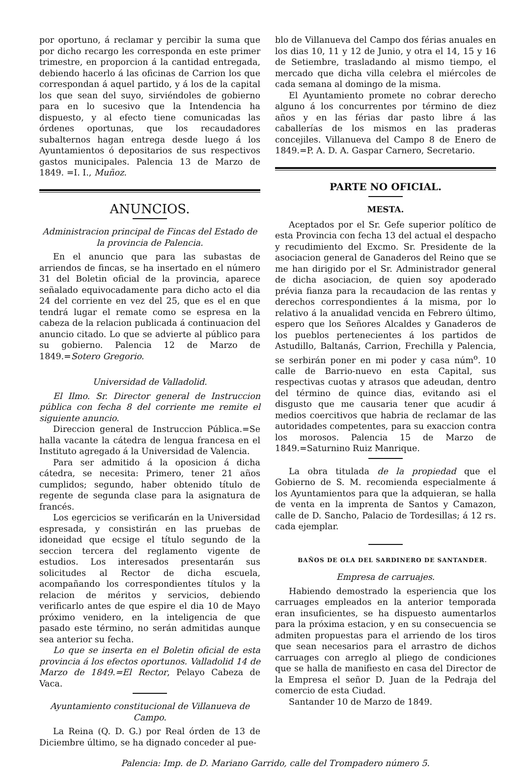por oportuno, á reclamar y percibir la suma que por dicho recargo les corresponda en este primer trimestre, en proporcion á la cantidad entregada, debiendo hacerlo á las oficinas de Carrion los que correspondan á aquel partido, y á los de la capital los que sean del suyo, sirviéndoles de gobierno para en lo sucesivo que la Intendencia ha dispuesto, y al efecto tiene comunicadas las órdenes oportunas, que los recaudadores subalternos hagan entrega desde luego á los Ayuntamientos ó depositarios de sus respectivos gastos municipales. Palencia 13 de Marzo de 1849. =I. I., Muñoz.
ANUNCIOS.
Administracion principal de Fincas del Estado de la provincia de Palencia.
En el anuncio que para las subastas de arriendos de fincas, se ha insertado en el número 31 del Boletin oficial de la provincia, aparece señalado equivocadamente para dicho acto el dia 24 del corriente en vez del 25, que es el en que tendrá lugar el remate como se espresa en la cabeza de la relacion publicada á continuacion del anuncio citado. Lo que se advierte al público para su gobierno. Palencia 12 de Marzo de 1849.=Sotero Gregorio.
Universidad de Valladolid.
El Ilmo. Sr. Director general de Instruccion pública con fecha 8 del corriente me remite el siguiente anuncio.
Direccion general de Instruccion Pública.=Se halla vacante la cátedra de lengua francesa en el Instituto agregado á la Universidad de Valencia.
Para ser admitido á la oposicion á dicha cátedra, se necesita: Primero, tener 21 años cumplidos; segundo, haber obtenido título de regente de segunda clase para la asignatura de francés.
Los egercicios se verificarán en la Universidad espresada, y consistirán en las pruebas de idoneidad que ecsige el título segundo de la seccion tercera del reglamento vigente de estudios. Los interesados presentarán sus solicitudes al Rector de dicha escuela, acompañando los correspondientes títulos y la relacion de méritos y servicios, debiendo verificarlo antes de que espire el dia 10 de Mayo próximo venidero, en la inteligencia de que pasado este término, no serán admitidas aunque sea anterior su fecha.
Lo que se inserta en el Boletin oficial de esta provincia á los efectos oportunos. Valladolid 14 de Marzo de 1849.=El Rector, Pelayo Cabeza de Vaca.
Ayuntamiento constitucional de Villanueva de Campo.
La Reina (Q. D. G.) por Real órden de 13 de Diciembre último, se ha dignado conceder al pue-
blo de Villanueva del Campo dos férias anuales en los dias 10, 11 y 12 de Junio, y otra el 14, 15 y 16 de Setiembre, trasladando al mismo tiempo, el mercado que dicha villa celebra el miércoles de cada semana al domingo de la misma.
El Ayuntamiento promete no cobrar derecho alguno á los concurrentes por término de diez años y en las férias dar pasto libre á las caballerías de los mismos en las praderas concejiles. Villanueva del Campo 8 de Enero de 1849.=P. A. D. A. Gaspar Carnero, Secretario.
PARTE NO OFICIAL.
MESTA.
Aceptados por el Sr. Gefe superior político de esta Provincia con fecha 13 del actual el despacho y recudimiento del Excmo. Sr. Presidente de la asociacion general de Ganaderos del Reino que se me han dirigido por el Sr. Administrador general de dicha asociacion, de quien soy apoderado prévia fianza para la recaudacion de las rentas y derechos correspondientes á la misma, por lo relativo á la anualidad vencida en Febrero último, espero que los Señores Alcaldes y Ganaderos de los pueblos pertenecientes á los partidos de Astudillo, Baltanás, Carrion, Frechilla y Palencia, se serbirán poner en mi poder y casa núm<sup>o</sup>. 10 calle de Barrio-nuevo en esta Capital, sus respectivas cuotas y atrasos que adeudan, dentro del término de quince dias, evitando asi el disgusto que me causaria tener que acudir á medios coercitivos que habria de reclamar de las autoridades competentes, para su exaccion contra los morosos. Palencia 15 de Marzo de 1849.=Saturnino Ruiz Manrique.
La obra titulada de la propiedad que el Gobierno de S. M. recomienda especialmente á los Ayuntamientos para que la adquieran, se halla de venta en la imprenta de Santos y Camazon, calle de D. Sancho, Palacio de Tordesillas; á 12 rs. cada ejemplar.
BAÑOS DE OLA DEL SARDINERO DE SANTANDER.
Empresa de carruajes.
Habiendo demostrado la esperiencia que los carruages empleados en la anterior temporada eran insuficientes, se ha dispuesto aumentarlos para la próxima estacion, y en su consecuencia se admiten propuestas para el arriendo de los tiros que sean necesarios para el arrastro de dichos carruages con arreglo al pliego de condiciones que se halla de manifiesto en casa del Director de la Empresa el señor D. Juan de la Pedraja del comercio de esta Ciudad.
Santander 10 de Marzo de 1849.
Palencia: Imp. de D. Mariano Garrido, calle del Trompadero número 5.